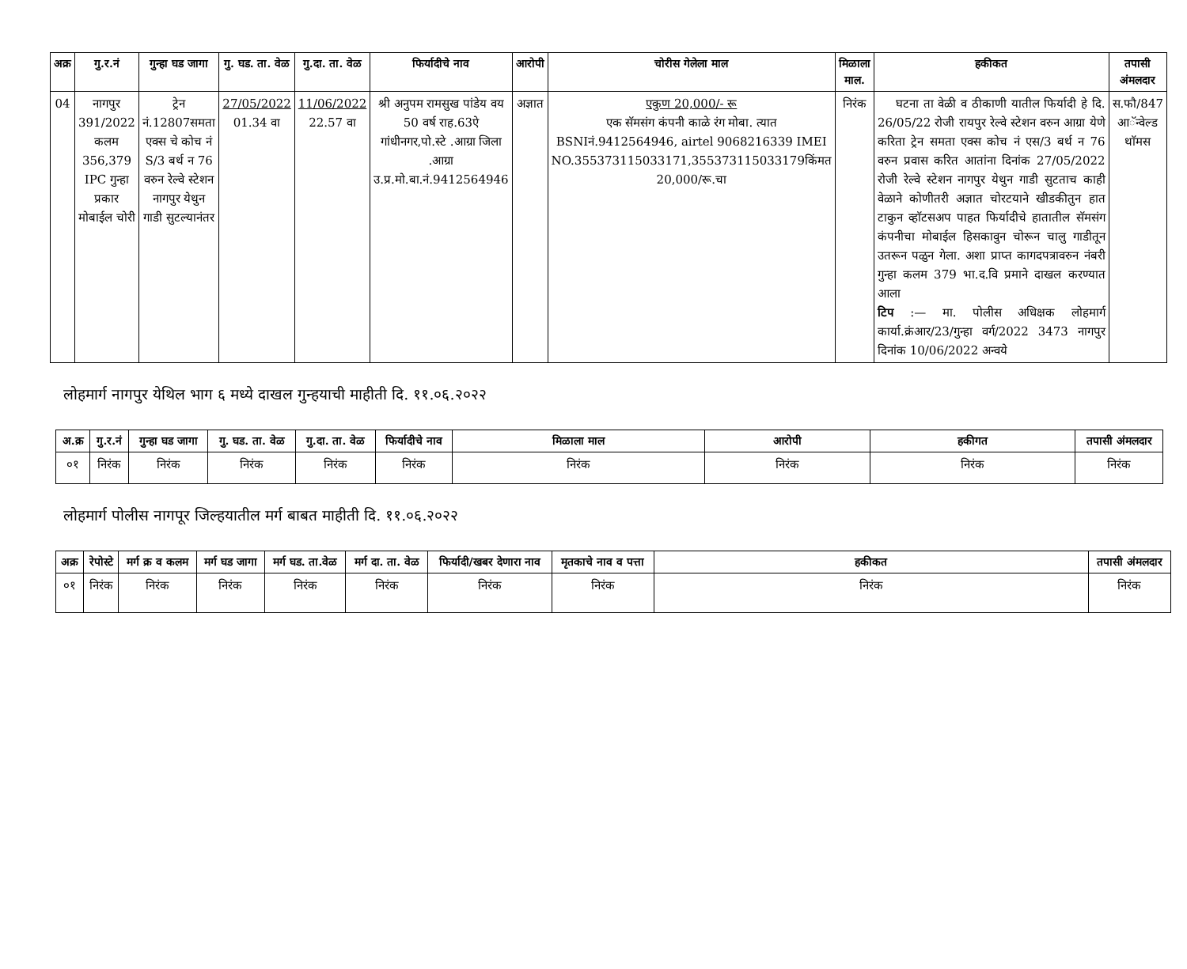| अक्र | गु.र.नं | गुन्हा घड जागा | गु. घड. ता. वेळ | गु.दा. ता. वेळ | फिर्यादीचे नाव | आरोपी | चोरीस गेलेला माल | मिळाला माल. | हकीकत | तपासी अंमलदार |
| --- | --- | --- | --- | --- | --- | --- | --- | --- | --- | --- |
| 04 | नागपुर 391/2022 कलम 356,379 IPC गुन्हा प्रकार मोबाईल चोरी | ट्रेन नं.12807समता एक्स चे कोच नं S/3 बर्थ न 76 वरुन रेल्वे स्टेशन नागपुर येथुन गाडी सुटल्यानंतर | 27/05/2022 01.34 वा | 11/06/2022 22.57 वा | श्री अनुपम रामसुख पांडेय वय 50 वर्ष राह.63ऐ गांधीनगर,पो.स्टे .आग्रा जिला .आग्रा उ.प्र.मो.बा.नं.9412564946 | अज्ञात | एकुण 20,000/- रू एक सॅमसंग कंपनी काळे रंग मोबा. त्यात BSNIनं.9412564946, airtel 9068216339 IMEI NO.355373115033171,355373115033179किंमत 20,000/रू.चा | निरंक | घटना ता वेळी व ठीकाणी यातील फिर्यादी हे दि. 26/05/22 रोजी रायपुर रेल्वे स्टेशन वरुन आग्रा येणे करिता ट्रेन समता एक्स कोच नं एस/3 बर्थ न 76 वरुन प्रवास करित आतांना दिनांक 27/05/2022 रोजी रेल्वे स्टेशन नागपुर येथुन गाडी सुटताच काही वेळाने कोणीतरी अज्ञात चोरटयाने खीडकीतुन हात टाकुन व्हाॅटसअप पाहत फिर्यादीचे हातातील सॅमसंग कंपनीचा मोबाईल हिसकावुन चोरून चालु गाडीतून उतरून पळुन गेला. अशा प्राप्त कागदपत्रावरुन नंबरी गुन्हा कलम 379 भा.द.वि प्रमाने दाखल करण्यात आला टिप :— मा. पोलीस अधिक्षक लोहमार्ग कार्या.क्रंआर/23/गुन्हा वर्ग/2022 3473 नागपुर दिनांक 10/06/2022 अन्वये | स.फौ/847 आॅन्वेल्ड थाॅमस |
लोहमार्ग नागपुर येथिल भाग ६ मध्ये दाखल गुन्हयाची माहीती दि. ११.०६.२०२२
| अ.क्र | गु.र.नं | गुन्हा घड जागा | गु. घड. ता. वेळ | गु.दा. ता. वेळ | फिर्यादीचे नाव | मिळाला माल | आरोपी | हकीगत | तपासी अंमलदार |
| --- | --- | --- | --- | --- | --- | --- | --- | --- | --- |
| ०१ | निरंक | निरंक | निरंक | निरंक | निरंक | निरंक | निरंक | निरंक | निरंक |
लोहमार्ग पोलीस नागपूर जिल्हयातील मर्ग बाबत माहीती दि. ११.०६.२०२२
| अक्र | रेपोस्टे | मर्ग क्र व कलम | मर्ग घड जागा | मर्ग घड. ता.वेळ | मर्ग दा. ता. वेळ | फिर्यादी/खबर देणारा नाव | मृतकाचे नाव व पत्ता | हकीकत | तपासी अंमलदार |
| --- | --- | --- | --- | --- | --- | --- | --- | --- | --- |
| ०१ | निरंक | निरंक | निरंक | निरंक | निरंक | निरंक | निरंक | निरंक | निरंक |